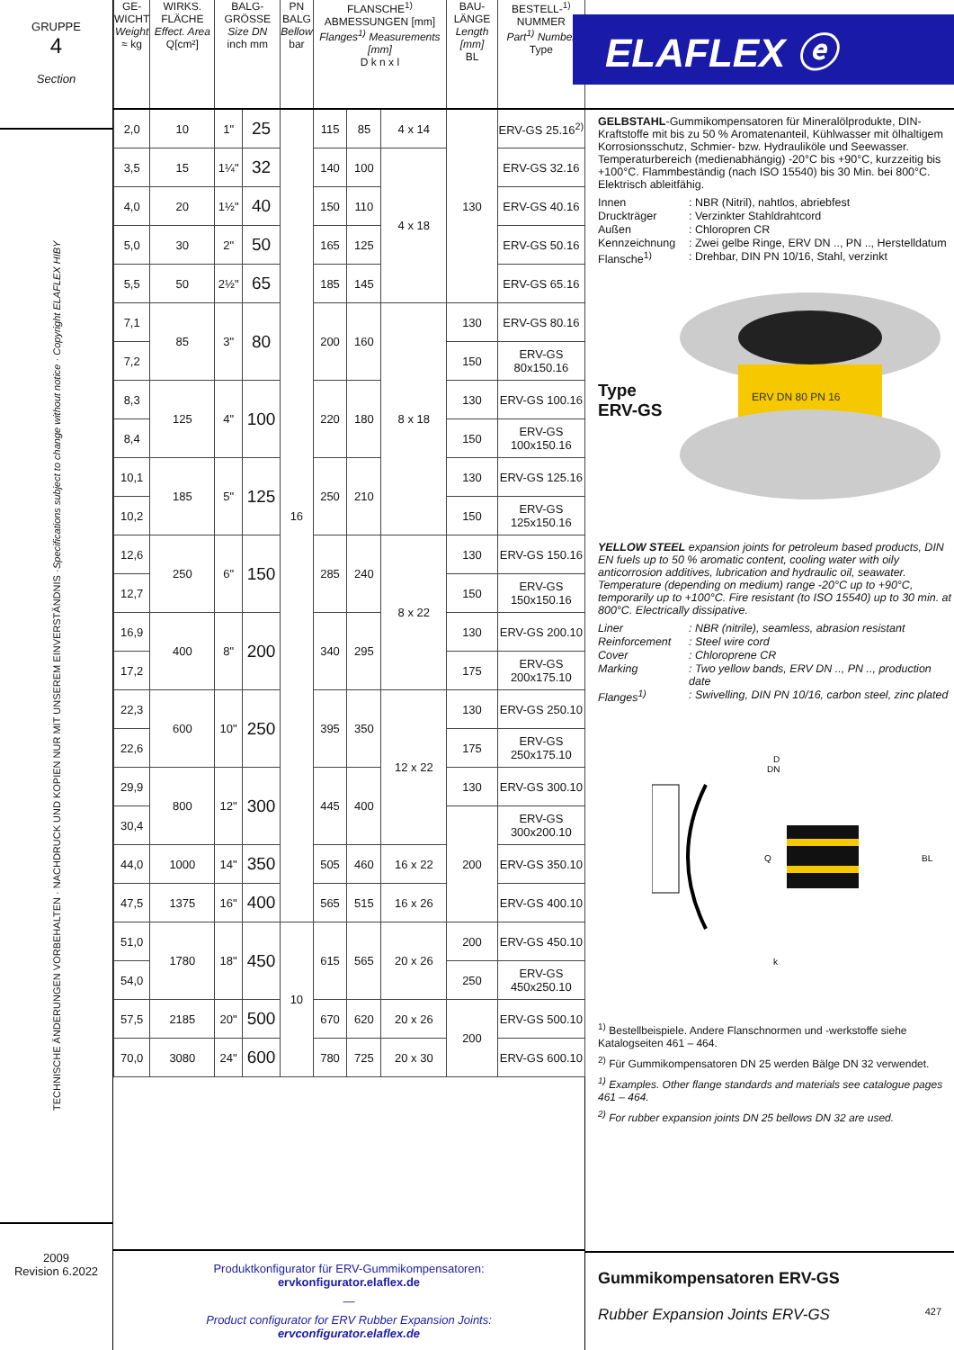GRUPPE
4
Section
TECHNISCHE ÄNDERUNGEN VORBEHALTEN · NACHDRUCK UND KOPIEN NUR MIT UNSEREM EINVERSTÄNDNIS · Specifications subject to change without notice · Copyright ELAFLEX HIBY
2009
Revision 6.2022
| GE- WICHT Weight ≈ kg | WIRKS. FLÄCHE Effect. Area Q[cm²] | BALG-GRÖSSE Size DN inch mm | | PN BALG Bellow bar | FLANSCHE<sup>1)</sup> ABMESSUNGEN [mm] Flanges<sup>1)</sup> Measurements [mm] D k n x l | | | BAU-LÄNGE Length [mm] BL | BESTELL-<sup>1)</sup> NUMMER Part<sup>1)</sup> Number Type |
| --- | --- | --- | --- | --- | --- | --- | --- | --- | --- |
| 2,0 | 10 | 1" | 25 | 16 | 115 | 85 | 4 x 14 | 130 | ERV-GS 25.16<sup>2)</sup> |
| 3,5 | 15 | 1¼" | 32 | | 140 | 100 | 4 x 18 | | ERV-GS 32.16 |
| 4,0 | 20 | 1½" | 40 | | 150 | 110 | | | ERV-GS 40.16 |
| 5,0 | 30 | 2" | 50 | | 165 | 125 | | | ERV-GS 50.16 |
| 5,5 | 50 | 2½" | 65 | | 185 | 145 | | | ERV-GS 65.16 |
| 7,1 | 85 | 3" | 80 | | 200 | 160 | 8 x 18 | 130 | ERV-GS 80.16 |
| 7,2 | | | | | | | | 150 | ERV-GS 80x150.16 |
| 8,3 | 125 | 4" | 100 | | 220 | 180 | | 130 | ERV-GS 100.16 |
| 8,4 | | | | | | | | 150 | ERV-GS 100x150.16 |
| 10,1 | 185 | 5" | 125 | | 250 | 210 | | 130 | ERV-GS 125.16 |
| 10,2 | | | | | | | | 150 | ERV-GS 125x150.16 |
| 12,6 | 250 | 6" | 150 | | 285 | 240 | 8 x 22 | 130 | ERV-GS 150.16 |
| 12,7 | | | | | | | | 150 | ERV-GS 150x150.16 |
| 16,9 | 400 | 8" | 200 | | 340 | 295 | | 130 | ERV-GS 200.10 |
| 17,2 | | | | | | | | 175 | ERV-GS 200x175.10 |
| 22,3 | 600 | 10" | 250 | | 395 | 350 | 12 x 22 | 130 | ERV-GS 250.10 |
| 22,6 | | | | | | | | 175 | ERV-GS 250x175.10 |
| 29,9 | 800 | 12" | 300 | | 445 | 400 | | 130 | ERV-GS 300.10 |
| 30,4 | | | | | | | | 200 | ERV-GS 300x200.10 |
| 44,0 | 1000 | 14" | 350 | | 505 | 460 | 16 x 22 | | ERV-GS 350.10 |
| 47,5 | 1375 | 16" | 400 | | 565 | 515 | 16 x 26 | | ERV-GS 400.10 |
| 51,0 | 1780 | 18" | 450 | 10 | 615 | 565 | 20 x 26 | 200 | ERV-GS 450.10 |
| 54,0 | | | | | | | | 250 | ERV-GS 450x250.10 |
| 57,5 | 2185 | 20" | 500 | | 670 | 620 | 20 x 26 | 200 | ERV-GS 500.10 |
| 70,0 | 3080 | 24" | 600 | | 780 | 725 | 20 x 30 | | ERV-GS 600.10 |
Produktkonfigurator für ERV-Gummikompensatoren:
ervkonfigurator.elaflex.de
—
Product configurator for ERV Rubber Expansion Joints:
ervconfigurator.elaflex.de
ELAFLEX ⓔ
GELBSTAHL-Gummikompensatoren für Mineralölprodukte, DIN-Kraftstoffe mit bis zu 50 % Aromatenanteil, Kühlwasser mit ölhaltigem Korrosionsschutz, Schmier- bzw. Hydrauliköle und Seewasser. Temperaturbereich (medienabhängig) -20°C bis +90°C, kurzzeitig bis +100°C. Flammbeständig (nach ISO 15540) bis 30 Min. bei 800°C. Elektrisch ableitfähig.
Innen: NBR (Nitril), nahtlos, abriebfest Druckträger: Verzinkter Stahldrahtcord Außen: Chloropren CR Kennzeichnung: Zwei gelbe Ringe, ERV DN .., PN .., Herstelldatum Flansche<sup>1)</sup>: Drehbar, DIN PN 10/16, Stahl, verzinkt
Type
ERV-GS
ERV DN 80 PN 16
YELLOW STEEL expansion joints for petroleum based products, DIN EN fuels up to 50 % aromatic content, cooling water with oily anticorrosion additives, lubrication and hydraulic oil, seawater. Temperature (depending on medium) range -20°C up to +90°C, temporarily up to +100°C. Fire resistant (to ISO 15540) up to 30 min. at 800°C. Electrically dissipative.
Liner: NBR (nitrile), seamless, abrasion resistant Reinforcement: Steel wire cord Cover: Chloroprene CR Marking: Two yellow bands, ERV DN .., PN .., production date Flanges<sup>1)</sup>: Swivelling, DIN PN 10/16, carbon steel, zinc plated
D
DN
Q
BL
k
<sup>1)</sup> Bestellbeispiele. Andere Flanschnormen und -werkstoffe siehe Katalogseiten 461 – 464.
<sup>2)</sup> Für Gummikompensatoren DN 25 werden Bälge DN 32 verwendet.
<sup>1)</sup> Examples. Other flange standards and materials see catalogue pages 461 – 464.
<sup>2)</sup> For rubber expansion joints DN 25 bellows DN 32 are used.
Gummikompensatoren ERV-GS
Rubber Expansion Joints ERV-GS 427